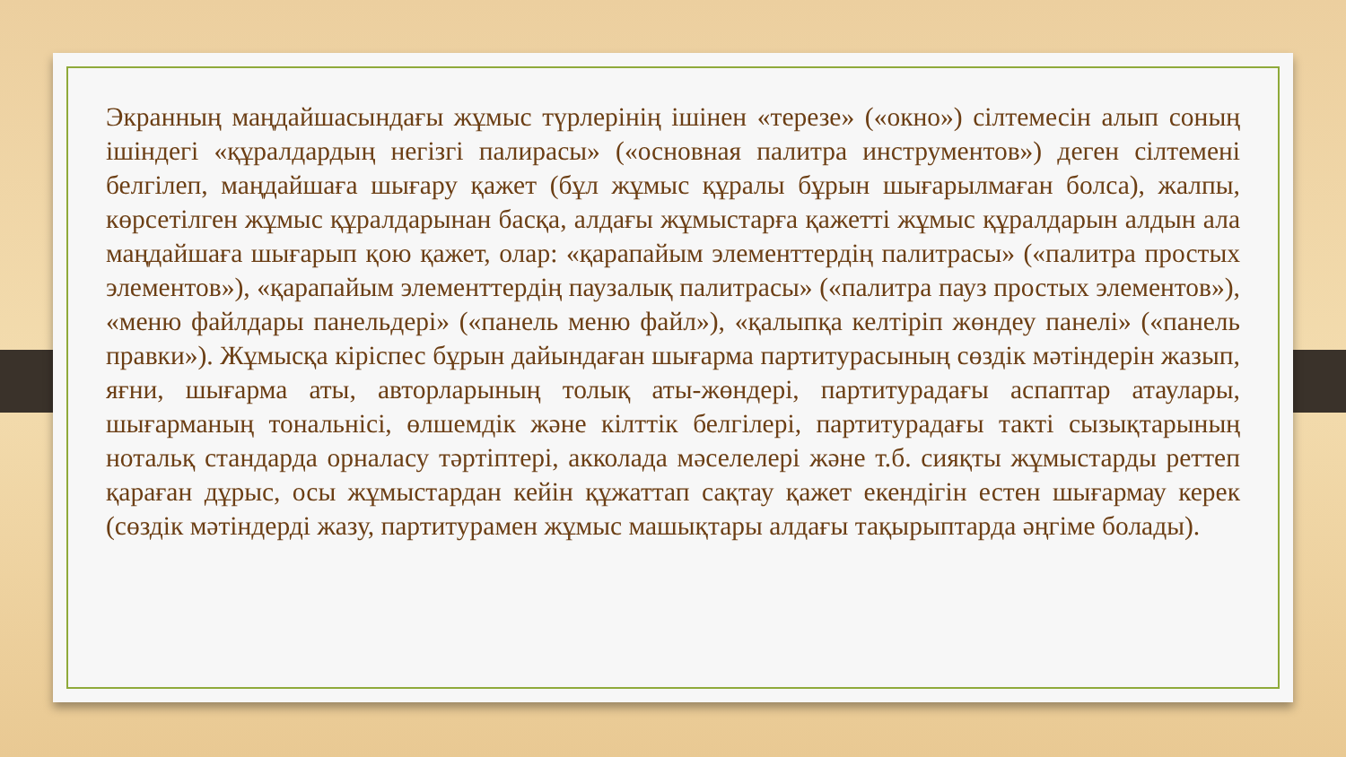Экранның маңдайшасындағы жұмыс түрлерінің ішінен «терезе» («окно») сілтемесін алып соның ішіндегі «құралдардың негізгі палирасы» («основная палитра инструментов») деген сілтемені белгілеп, маңдайшаға шығару қажет (бұл жұмыс құралы бұрын шығарылмаған болса), жалпы, көрсетілген жұмыс құралдарынан басқа, алдағы жұмыстарға қажетті жұмыс құралдарын алдын ала маңдайшаға шығарып қою қажет, олар: «қарапайым элементтердің палитрасы» («палитра простых элементов»), «қарапайым элементтердің паузалық палитрасы» («палитра пауз простых элементов»), «меню файлдары панельдері» («панель меню файл»), «қалыпқа келтіріп жөндеу панелі» («панель правки»). Жұмысқа кіріспес бұрын дайындаған шығарма партитурасының сөздік мәтіндерін жазып, яғни, шығарма аты, авторларының толық аты-жөндері, партитурадағы аспаптар атаулары, шығарманың тональнісі, өлшемдік және кілттік белгілері, партитурадағы такті сызықтарының нотальқ стандарда орналасу тәртіптері, акколада мәселелері және т.б. сияқты жұмыстарды реттеп қараған дұрыс, осы жұмыстардан кейін құжаттап сақтау қажет екендігін естен шығармау керек (сөздік мәтіндерді жазу, партитурамен жұмыс машықтары алдағы тақырыптарда әңгіме болады).